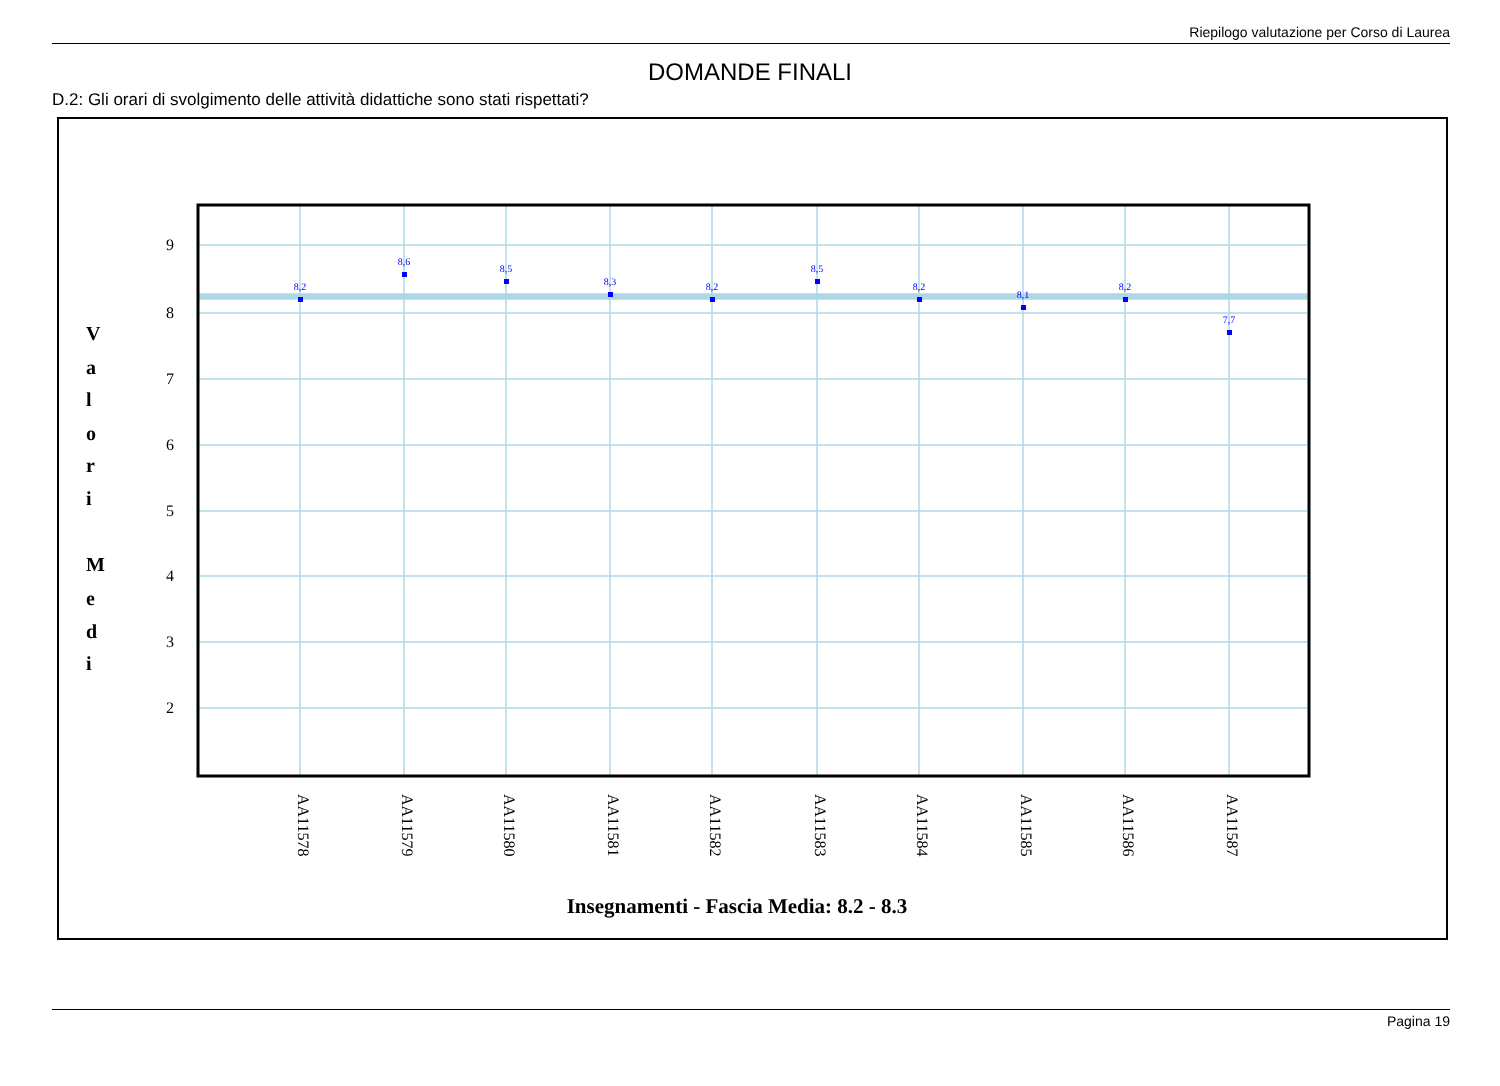Riepilogo valutazione per Corso di Laurea
DOMANDE FINALI
D.2: Gli orari di svolgimento delle attività didattiche sono stati rispettati?
9
8
7
6
5
4
3
2
V
a
l
o
r
i
M
e
d
i
8,2
8,6
8,5
8,3
8,2
8,5
8,2
8,1
8,2
7,7
AA11578
AA11579
AA11580
AA11581
AA11582
AA11583
AA11584
AA11585
AA11586
AA11587
Insegnamenti - Fascia Media: 8.2 - 8.3
Pagina 19